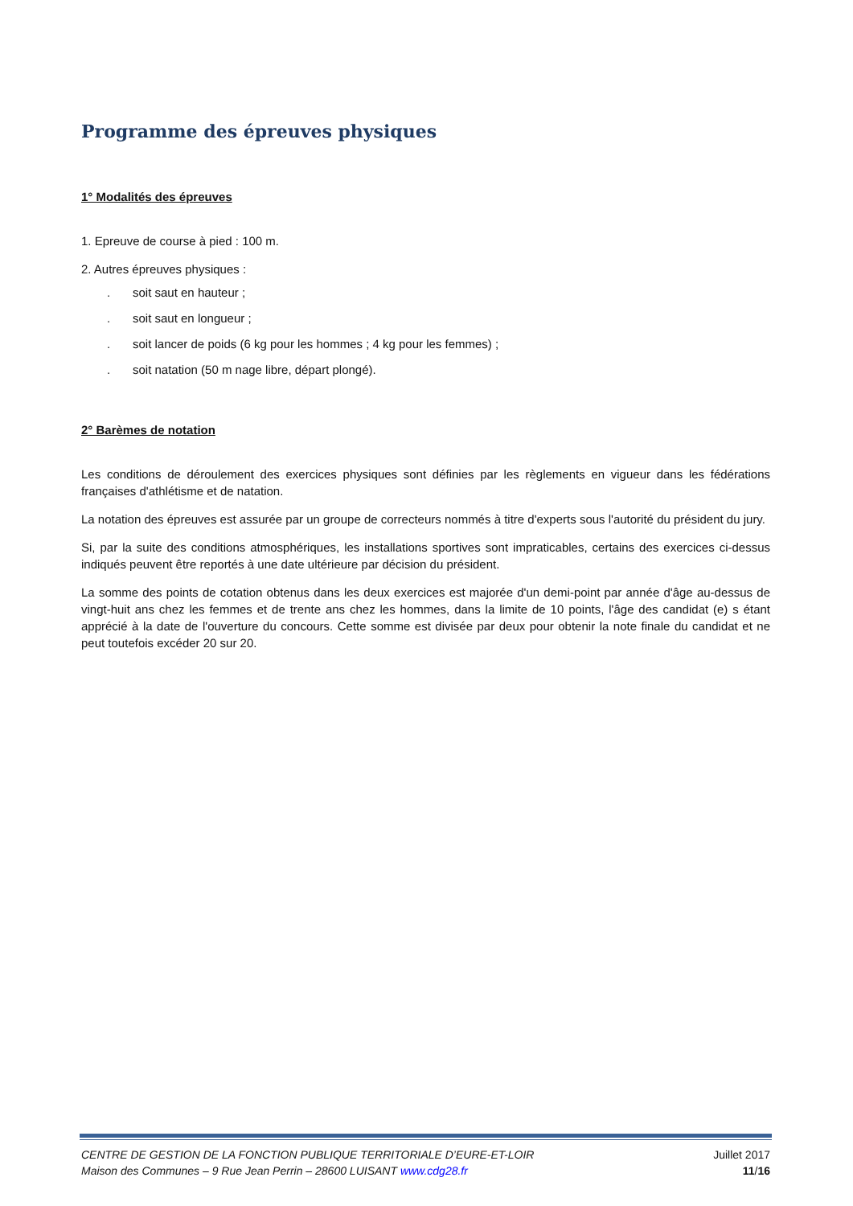Programme des épreuves physiques
1° Modalités des épreuves
1. Epreuve de course à pied : 100 m.
2. Autres épreuves physiques :
. soit saut en hauteur ;
. soit saut en longueur ;
. soit lancer de poids (6 kg pour les hommes ; 4 kg pour les femmes) ;
. soit natation (50 m nage libre, départ plongé).
2° Barèmes de notation
Les conditions de déroulement des exercices physiques sont définies par les règlements en vigueur dans les fédérations françaises d'athlétisme et de natation.
La notation des épreuves est assurée par un groupe de correcteurs nommés à titre d'experts sous l'autorité du président du jury.
Si, par la suite des conditions atmosphériques, les installations sportives sont impraticables, certains des exercices ci-dessus indiqués peuvent être reportés à une date ultérieure par décision du président.
La somme des points de cotation obtenus dans les deux exercices est majorée d'un demi-point par année d'âge au-dessus de vingt-huit ans chez les femmes et de trente ans chez les hommes, dans la limite de 10 points, l'âge des candidat (e) s étant apprécié à la date de l'ouverture du concours. Cette somme est divisée par deux pour obtenir la note finale du candidat et ne peut toutefois excéder 20 sur 20.
CENTRE DE GESTION DE LA FONCTION PUBLIQUE TERRITORIALE D’EURE-ET-LOIR
Maison des Communes – 9 Rue Jean Perrin – 28600 LUISANT www.cdg28.fr
Juillet 2017
11/16